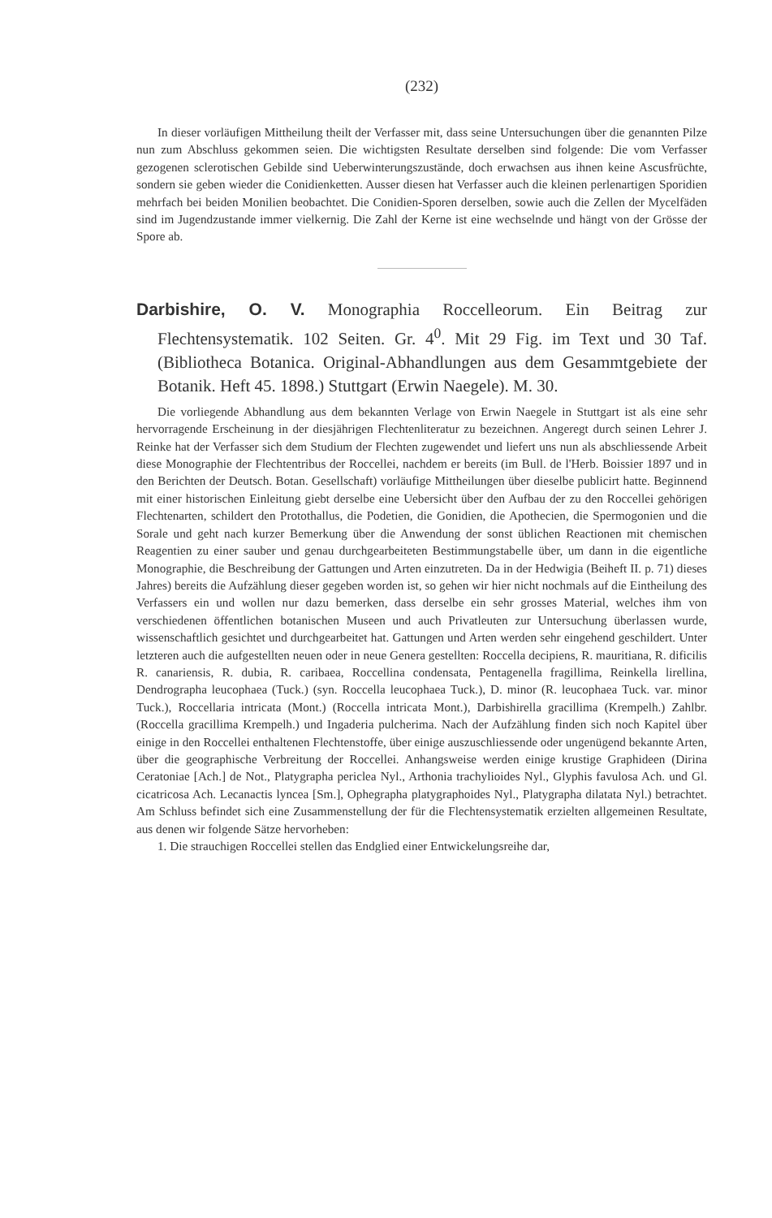(232)
In dieser vorläufigen Mittheilung theilt der Verfasser mit, dass seine Untersuchungen über die genannten Pilze nun zum Abschluss gekommen seien. Die wichtigsten Resultate derselben sind folgende: Die vom Verfasser gezogenen sclerotischen Gebilde sind Ueberwinterungszustände, doch erwachsen aus ihnen keine Ascusfrüchte, sondern sie geben wieder die Conidienketten. Ausser diesen hat Verfasser auch die kleinen perlenartigen Sporidien mehrfach bei beiden Monilien beobachtet. Die Conidien-Sporen derselben, sowie auch die Zellen der Mycelfäden sind im Jugendzustande immer vielkernig. Die Zahl der Kerne ist eine wechselnde und hängt von der Grösse der Spore ab.
Darbishire, O. V. Monographia Roccelleorum. Ein Beitrag zur Flechtensystematik. 102 Seiten. Gr. 4<sup>0</sup>. Mit 29 Fig. im Text und 30 Taf. (Bibliotheca Botanica. Original-Abhandlungen aus dem Gesammtgebiete der Botanik. Heft 45. 1898.) Stuttgart (Erwin Naegele). M. 30.
Die vorliegende Abhandlung aus dem bekannten Verlage von Erwin Naegele in Stuttgart ist als eine sehr hervorragende Erscheinung in der diesjährigen Flechtenliteratur zu bezeichnen. Angeregt durch seinen Lehrer J. Reinke hat der Verfasser sich dem Studium der Flechten zugewendet und liefert uns nun als abschliessende Arbeit diese Monographie der Flechtentribus der Roccellei, nachdem er bereits (im Bull. de l'Herb. Boissier 1897 und in den Berichten der Deutsch. Botan. Gesellschaft) vorläufige Mittheilungen über dieselbe publicirt hatte. Beginnend mit einer historischen Einleitung giebt derselbe eine Uebersicht über den Aufbau der zu den Roccellei gehörigen Flechtenarten, schildert den Protothallus, die Podetien, die Gonidien, die Apothecien, die Spermogonien und die Sorale und geht nach kurzer Bemerkung über die Anwendung der sonst üblichen Reactionen mit chemischen Reagentien zu einer sauber und genau durchgearbeiteten Bestimmungstabelle über, um dann in die eigentliche Monographie, die Beschreibung der Gattungen und Arten einzutreten. Da in der Hedwigia (Beiheft II. p. 71) dieses Jahres) bereits die Aufzählung dieser gegeben worden ist, so gehen wir hier nicht nochmals auf die Eintheilung des Verfassers ein und wollen nur dazu bemerken, dass derselbe ein sehr grosses Material, welches ihm von verschiedenen öffentlichen botanischen Museen und auch Privatleuten zur Untersuchung überlassen wurde, wissenschaftlich gesichtet und durchgearbeitet hat. Gattungen und Arten werden sehr eingehend geschildert. Unter letzteren auch die aufgestellten neuen oder in neue Genera gestellten: Roccella decipiens, R. mauritiana, R. dificilis R. canariensis, R. dubia, R. caribaea, Roccellina condensata, Pentagenella fragillima, Reinkella lirellina, Dendrographa leucophaea (Tuck.) (syn. Roccella leucophaea Tuck.), D. minor (R. leucophaea Tuck. var. minor Tuck.), Roccellaria intricata (Mont.) (Roccella intricata Mont.), Darbishirella gracillima (Krempelh.) Zahlbr. (Roccella gracillima Krempelh.) und Ingaderia pulcherima. Nach der Aufzählung finden sich noch Kapitel über einige in den Roccellei enthaltenen Flechtenstoffe, über einige auszuschliessende oder ungenügend bekannte Arten, über die geographische Verbreitung der Roccellei. Anhangsweise werden einige krustige Graphideen (Dirina Ceratoniae [Ach.] de Not., Platygrapha periclea Nyl., Arthonia trachylioides Nyl., Glyphis favulosa Ach. und Gl. cicatricosa Ach. Lecanactis lyncea [Sm.], Ophegrapha platygraphoides Nyl., Platygrapha dilatata Nyl.) betrachtet. Am Schluss befindet sich eine Zusammenstellung der für die Flechtensystematik erzielten allgemeinen Resultate, aus denen wir folgende Sätze hervorheben:
1. Die strauchigen Roccellei stellen das Endglied einer Entwickelungsreihe dar,